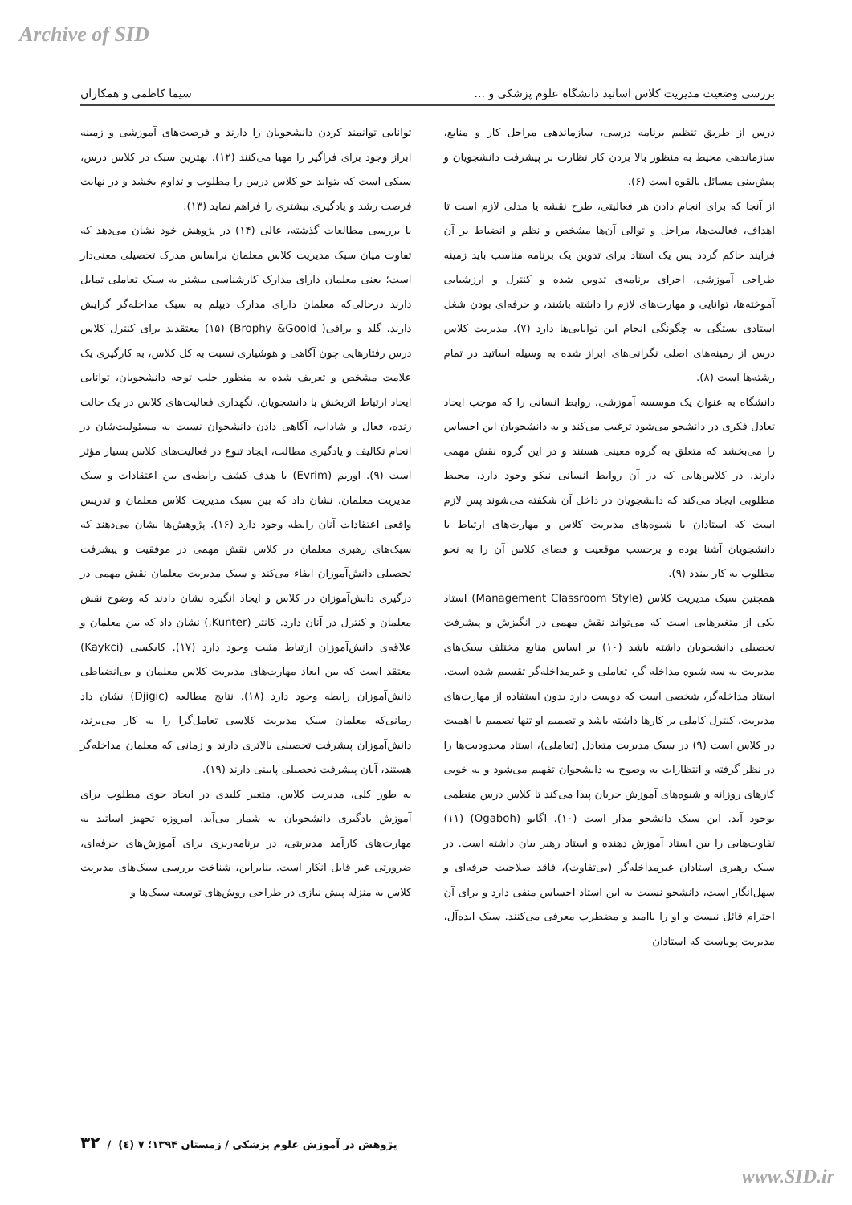Archive of SID
بررسی وضعیت مدیریت کلاس اساتید دانشگاه علوم پزشکی و ... سیما کاظمی و همکاران
درس از طریق تنظیم برنامه درسی، سازماندهی مراحل کار و منابع، سازماندهی محیط به منظور بالا بردن کار نظارت بر پیشرفت دانشجویان و پیش‌بینی مسائل بالقوه است (۶).
از آنجا که برای انجام دادن هر فعالیتی، طرح نقشه یا مدلی لازم است تا اهداف، فعالیت‌ها، مراحل و توالی آن‌ها مشخص و نظم و انضباط بر آن فرایند حاکم گردد پس یک استاد برای تدوین یک برنامه مناسب باید زمینه طراحی آموزشی، اجرای برنامه‌ی تدوین شده و کنترل و ارزشیابی آموخته‌ها، توانایی و مهارت‌های لازم را داشته باشند، و حرفه‌ای بودن شغل استادی بستگی به چگونگی انجام این توانایی‌ها دارد (۷). مدیریت کلاس درس از زمینه‌های اصلی نگرانی‌های ابراز شده به وسیله اساتید در تمام رشته‌ها است (۸).
دانشگاه به عنوان یک موسسه آموزشی، روابط انسانی را که موجب ایجاد تعادل فکری در دانشجو می‌شود ترغیب می‌کند و به دانشجویان این احساس را می‌بخشد که متعلق به گروه معینی هستند و در این گروه نقش مهمی دارند. در کلاس‌هایی که در آن روابط انسانی نیکو وجود دارد، محیط مطلوبی ایجاد می‌کند که دانشجویان در داخل آن شکفته می‌شوند پس لازم است که استادان با شیوه‌های مدیریت کلاس و مهارت‌های ارتباط با دانشجویان آشنا بوده و برحسب موقعیت و فضای کلاس آن را به نحو مطلوب به کار ببندد (۹).
همچنین سبک مدیریت کلاس (Management Classroom Style) استاد یکی از متغیرهایی است که می‌تواند نقش مهمی در انگیزش و پیشرفت تحصیلی دانشجویان داشته باشد (۱۰) بر اساس منابع مختلف سبک‌های مدیریت به سه شیوه مداخله گر، تعاملی و غیرمداخله‌گر تقسیم شده است. استاد مداخله‌گر، شخصی است که دوست دارد بدون استفاده از مهارت‌های مدیریت، کنترل کاملی بر کارها داشته باشد و تصمیم او تنها تصمیم با اهمیت در کلاس است (۹) در سبک مدیریت متعادل (تعاملی)، استاد محدودیت‌ها را در نظر گرفته و انتظارات به وضوح به دانشجوان تفهیم می‌شود و به خوبی کارهای روزانه و شیوه‌های آموزش جریان پیدا می‌کند تا کلاس درس منظمی بوجود آید. این سبک دانشجو مدار است (۱۰). اگابو (Ogaboh) (۱۱) تفاوت‌هایی را بین استاد آموزش دهنده و استاد رهبر بیان داشته است. در سبک رهبری استادان غیرمداخله‌گر (بی‌تفاوت)، فاقد صلاحیت حرفه‌ای و سهل‌انگار است، دانشجو نسبت به این استاد احساس منفی دارد و برای آن احترام قائل نیست و او را ناامید و مضطرب معرفی می‌کنند. سبک ایده‌آل، مدیریت پویاست که استادان
توانایی توانمند کردن دانشجویان را دارند و فرصت‌های آموزشی و زمینه ابراز وجود برای فراگیر را مهیا می‌کنند (۱۲). بهترین سبک در کلاس درس، سبکی است که بتواند جو کلاس درس را مطلوب و تداوم بخشد و در نهایت فرصت رشد و یادگیری بیشتری را فراهم نماید (۱۳).
با بررسی مطالعات گذشته، عالی (۱۴) در پژوهش خود نشان می‌دهد که تفاوت میان سبک مدیریت کلاس معلمان براساس مدرک تحصیلی معنی‌دار است؛ یعنی معلمان دارای مدارک کارشناسی بیشتر به سبک تعاملی تمایل دارند درحالی‌که معلمان دارای مدارک دیپلم به سبک مداخله‌گر گرایش دارند. گلد و برافی( Brophy &Goold) (۱۵) معتقدند برای کنترل کلاس درس رفتارهایی چون آگاهی و هوشیاری نسبت به کل کلاس، به کارگیری یک علامت مشخص و تعریف شده به منظور جلب توجه دانشجویان، توانایی ایجاد ارتباط اثربخش با دانشجویان، نگهداری فعالیت‌های کلاس در یک حالت زنده، فعال و شاداب، آگاهی دادن دانشجوان نسبت به مسئولیت‌شان در انجام تکالیف و یادگیری مطالب، ایجاد تنوع در فعالیت‌های کلاس بسیار مؤثر است (۹). اوریم (Evrim) با هدف کشف رابطه‌ی بین اعتقادات و سبک مدیریت معلمان، نشان داد که بین سبک مدیریت کلاس معلمان و تدریس واقعی اعتقادات آنان رابطه وجود دارد (۱۶). پژوهش‌ها نشان می‌دهند که سبک‌های رهبری معلمان در کلاس نقش مهمی در موفقیت و پیشرفت تحصیلی دانش‌آموزان ایفاء می‌کند و سبک مدیریت معلمان نقش مهمی در درگیری دانش‌آموزان در کلاس و ایجاد انگیزه نشان دادند که وضوح نقش معلمان و کنترل در آنان دارد. کانتر (Kunter,) نشان داد که بین معلمان و علاقه‌ی دانش‌آموزان ارتباط مثبت وجود دارد (۱۷). کایکسی (Kaykci) معتقد است که بین ابعاد مهارت‌های مدیریت کلاس معلمان و بی‌انضباطی دانش‌آموزان رابطه وجود دارد (۱۸). نتایج مطالعه (Djigic) نشان داد زمانی‌که معلمان سبک مدیریت کلاسی تعامل‌گرا را به کار می‌برند، دانش‌آموزان پیشرفت تحصیلی بالاتری دارند و زمانی که معلمان مداخله‌گر هستند، آنان پیشرفت تحصیلی پایینی دارند (۱۹).
به طور کلی، مدیریت کلاس، متغیر کلیدی در ایجاد جوی مطلوب برای آموزش یادگیری دانشجویان به شمار می‌آید. امروزه تجهیز اساتید به مهارت‌های کارآمد مدیریتی، در برنامه‌ریزی برای آموزش‌های حرفه‌ای، ضرورتی غیر قابل انکار است. بنابراین، شناخت بررسی سبک‌های مدیریت کلاس به منزله پیش نیازی در طراحی روش‌های توسعه سبک‌ها و
پژوهش در آموزش علوم پزشکی / زمستان ۱۳۹۴؛ ۷ (٤) / ۳۲
www.SID.ir